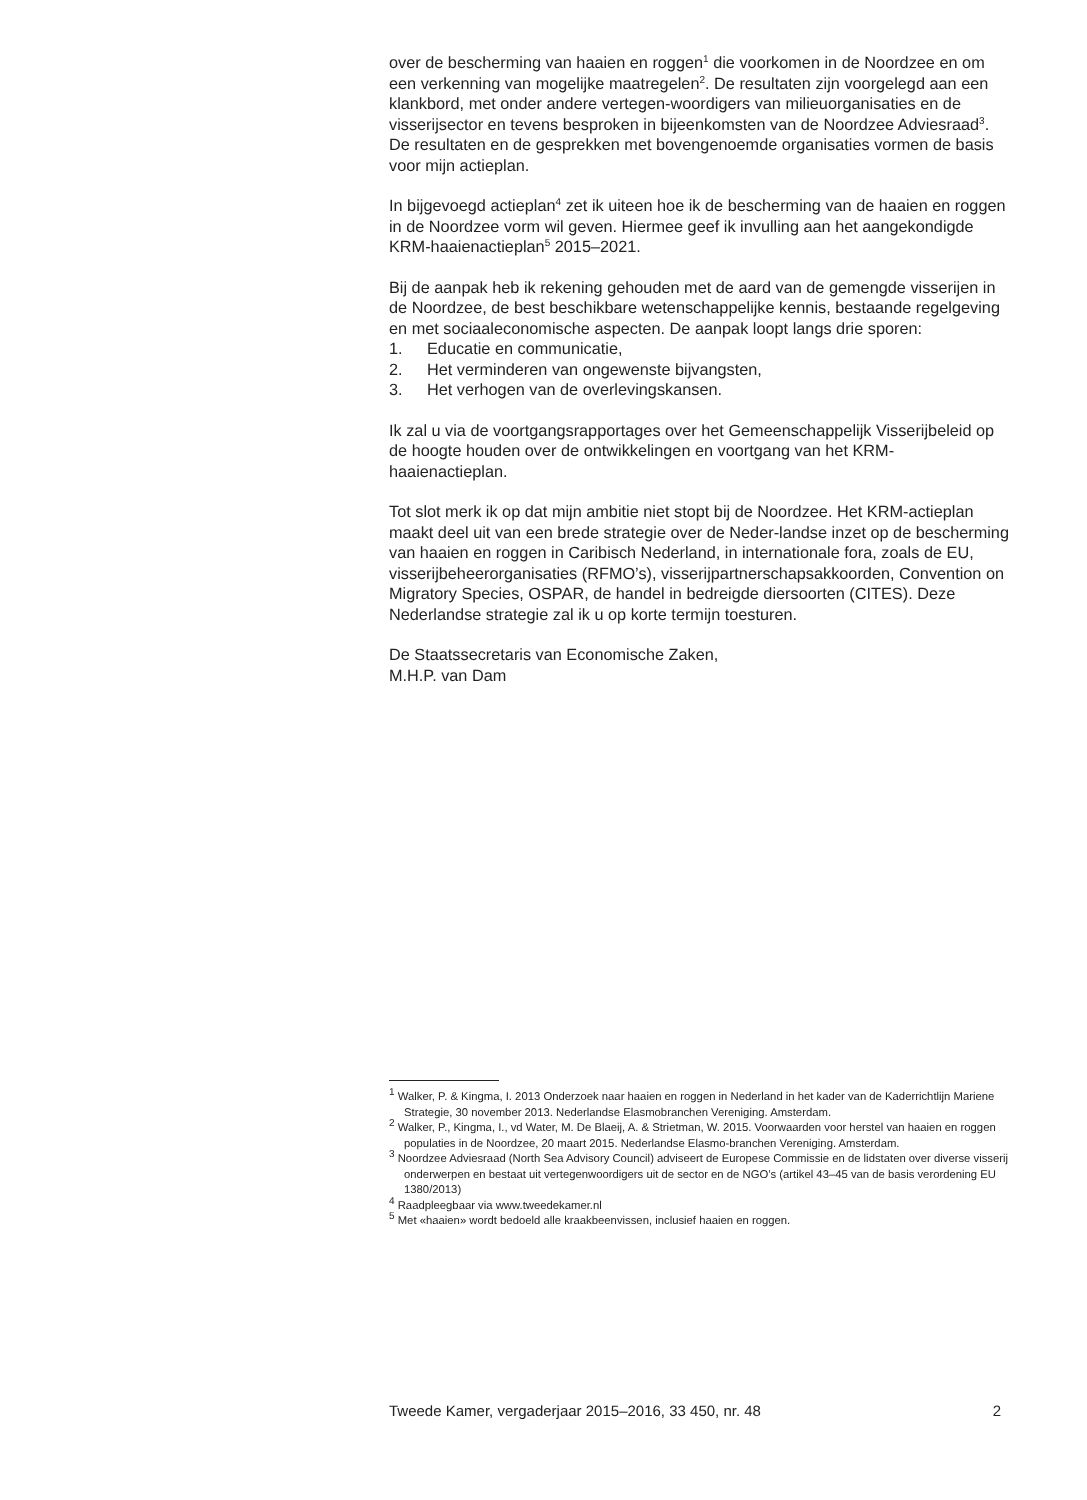over de bescherming van haaien en roggen<sup>1</sup> die voorkomen in de Noordzee en om een verkenning van mogelijke maatregelen<sup>2</sup>. De resultaten zijn voorgelegd aan een klankbord, met onder andere vertegen-woordigers van milieuorganisaties en de visserijsector en tevens besproken in bijeenkomsten van de Noordzee Adviesraad<sup>3</sup>. De resultaten en de gesprekken met bovengenoemde organisaties vormen de basis voor mijn actieplan.
In bijgevoegd actieplan<sup>4</sup> zet ik uiteen hoe ik de bescherming van de haaien en roggen in de Noordzee vorm wil geven. Hiermee geef ik invulling aan het aangekondigde KRM-haaienactieplan<sup>5</sup> 2015–2021.
Bij de aanpak heb ik rekening gehouden met de aard van de gemengde visserijen in de Noordzee, de best beschikbare wetenschappelijke kennis, bestaande regelgeving en met sociaaleconomische aspecten. De aanpak loopt langs drie sporen:
1. Educatie en communicatie,
2. Het verminderen van ongewenste bijvangsten,
3. Het verhogen van de overlevingskansen.
Ik zal u via de voortgangsrapportages over het Gemeenschappelijk Visserijbeleid op de hoogte houden over de ontwikkelingen en voortgang van het KRM-haaienactieplan.
Tot slot merk ik op dat mijn ambitie niet stopt bij de Noordzee. Het KRM-actieplan maakt deel uit van een brede strategie over de Neder-landse inzet op de bescherming van haaien en roggen in Caribisch Nederland, in internationale fora, zoals de EU, visserijbeheerorganisaties (RFMO’s), visserijpartnerschapsakkoorden, Convention on Migratory Species, OSPAR, de handel in bedreigde diersoorten (CITES). Deze Nederlandse strategie zal ik u op korte termijn toesturen.
De Staatssecretaris van Economische Zaken,
M.H.P. van Dam
<sup>1</sup> Walker, P. & Kingma, I. 2013 Onderzoek naar haaien en roggen in Nederland in het kader van de Kaderrichtlijn Mariene Strategie, 30 november 2013. Nederlandse Elasmobranchen Vereniging. Amsterdam.
<sup>2</sup> Walker, P., Kingma, I., vd Water, M. De Blaeij, A. & Strietman, W. 2015. Voorwaarden voor herstel van haaien en roggen populaties in de Noordzee, 20 maart 2015. Nederlandse Elasmo-branchen Vereniging. Amsterdam.
<sup>3</sup> Noordzee Adviesraad (North Sea Advisory Council) adviseert de Europese Commissie en de lidstaten over diverse visserij onderwerpen en bestaat uit vertegenwoordigers uit de sector en de NGO’s (artikel 43–45 van de basis verordening EU 1380/2013)
<sup>4</sup> Raadpleegbaar via www.tweedekamer.nl
<sup>5</sup> Met «haaien» wordt bedoeld alle kraakbeenvissen, inclusief haaien en roggen.
Tweede Kamer, vergaderjaar 2015–2016, 33 450, nr. 48 2